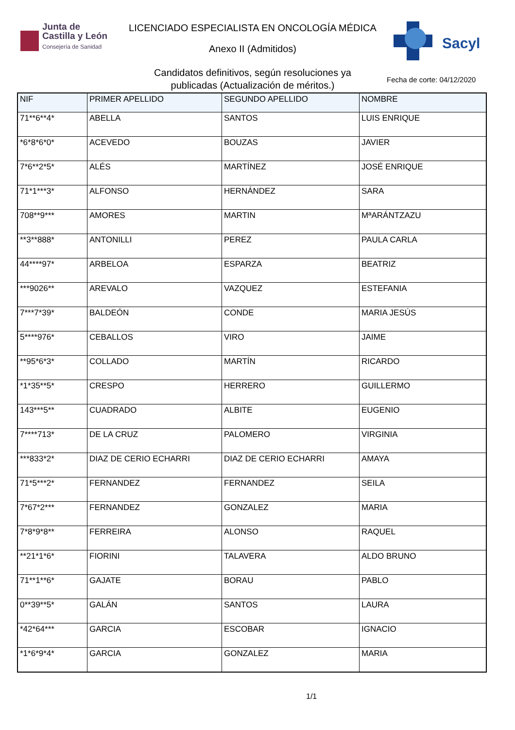Junta de
Castilla y León
Consejería de Sanidad
LICENCIADO ESPECIALISTA EN ONCOLOGÍA MÉDICA
Anexo II (Admitidos)
Candidatos definitivos, según resoluciones ya
publicadas (Actualización de méritos.)
Sacyl
Fecha de corte: 04/12/2020
| NIF | PRIMER APELLIDO | SEGUNDO APELLIDO | NOMBRE |
| --- | --- | --- | --- |
| 71**6**4* | ABELLA | SANTOS | LUIS ENRIQUE |
| *6*8*6*0* | ACEVEDO | BOUZAS | JAVIER |
| 7*6**2*5* | ALÉS | MARTÍNEZ | JOSÉ ENRIQUE |
| 71*1***3* | ALFONSO | HERNÁNDEZ | SARA |
| 708**9*** | AMORES | MARTIN | MªARÁNTZAZU |
| **3**888* | ANTONILLI | PEREZ | PAULA CARLA |
| 44****97* | ARBELOA | ESPARZA | BEATRIZ |
| ***9026** | AREVALO | VAZQUEZ | ESTEFANIA |
| 7***7*39* | BALDEÓN | CONDE | MARIA JESÚS |
| 5****976* | CEBALLOS | VIRO | JAIME |
| **95*6*3* | COLLADO | MARTÍN | RICARDO |
| *1*35**5* | CRESPO | HERRERO | GUILLERMO |
| 143***5** | CUADRADO | ALBITE | EUGENIO |
| 7****713* | DE LA CRUZ | PALOMERO | VIRGINIA |
| ***833*2* | DIAZ DE CERIO ECHARRI | DIAZ DE CERIO ECHARRI | AMAYA |
| 71*5***2* | FERNANDEZ | FERNANDEZ | SEILA |
| 7*67*2*** | FERNANDEZ | GONZALEZ | MARIA |
| 7*8*9*8** | FERREIRA | ALONSO | RAQUEL |
| **21*1*6* | FIORINI | TALAVERA | ALDO BRUNO |
| 71**1**6* | GAJATE | BORAU | PABLO |
| 0**39**5* | GALÁN | SANTOS | LAURA |
| *42*64*** | GARCIA | ESCOBAR | IGNACIO |
| *1*6*9*4* | GARCIA | GONZALEZ | MARIA |
1/1